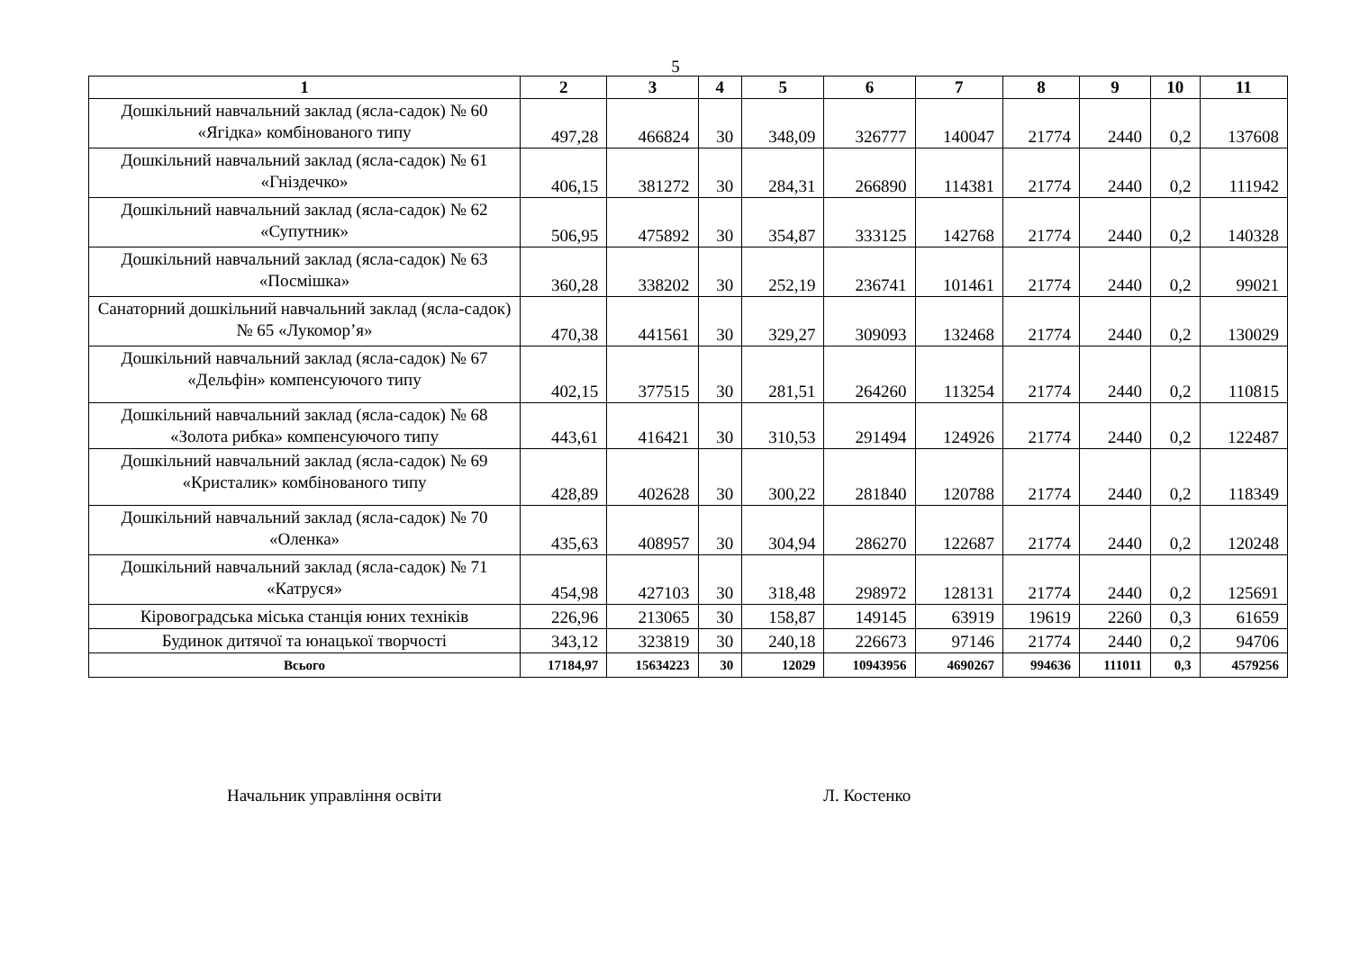5
| 1 | 2 | 3 | 4 | 5 | 6 | 7 | 8 | 9 | 10 | 11 |
| --- | --- | --- | --- | --- | --- | --- | --- | --- | --- | --- |
| Дошкільний навчальний заклад (ясла-садок) № 60 «Ягідка» комбінованого типу | 497,28 | 466824 | 30 | 348,09 | 326777 | 140047 | 21774 | 2440 | 0,2 | 137608 |
| Дошкільний навчальний заклад (ясла-садок) № 61 «Гніздечко» | 406,15 | 381272 | 30 | 284,31 | 266890 | 114381 | 21774 | 2440 | 0,2 | 111942 |
| Дошкільний навчальний заклад (ясла-садок) № 62 «Супутник» | 506,95 | 475892 | 30 | 354,87 | 333125 | 142768 | 21774 | 2440 | 0,2 | 140328 |
| Дошкільний навчальний заклад (ясла-садок) № 63 «Посмішка» | 360,28 | 338202 | 30 | 252,19 | 236741 | 101461 | 21774 | 2440 | 0,2 | 99021 |
| Санаторний дошкільний навчальний заклад (ясла-садок) № 65 «Лукомор’я» | 470,38 | 441561 | 30 | 329,27 | 309093 | 132468 | 21774 | 2440 | 0,2 | 130029 |
| Дошкільний навчальний заклад (ясла-садок) № 67 «Дельфін» компенсуючого типу | 402,15 | 377515 | 30 | 281,51 | 264260 | 113254 | 21774 | 2440 | 0,2 | 110815 |
| Дошкільний навчальний заклад (ясла-садок) № 68 «Золота рибка» компенсуючого типу | 443,61 | 416421 | 30 | 310,53 | 291494 | 124926 | 21774 | 2440 | 0,2 | 122487 |
| Дошкільний навчальний заклад (ясла-садок) № 69 «Кристалик» комбінованого типу | 428,89 | 402628 | 30 | 300,22 | 281840 | 120788 | 21774 | 2440 | 0,2 | 118349 |
| Дошкільний навчальний заклад (ясла-садок) № 70 «Оленка» | 435,63 | 408957 | 30 | 304,94 | 286270 | 122687 | 21774 | 2440 | 0,2 | 120248 |
| Дошкільний навчальний заклад (ясла-садок) № 71 «Катруся» | 454,98 | 427103 | 30 | 318,48 | 298972 | 128131 | 21774 | 2440 | 0,2 | 125691 |
| Кіровоградська міська станція юних техніків | 226,96 | 213065 | 30 | 158,87 | 149145 | 63919 | 19619 | 2260 | 0,3 | 61659 |
| Будинок дитячої та юнацької творчості | 343,12 | 323819 | 30 | 240,18 | 226673 | 97146 | 21774 | 2440 | 0,2 | 94706 |
| Всього | 17184,97 | 15634223 | 30 | 12029 | 10943956 | 4690267 | 994636 | 111011 | 0,3 | 4579256 |
Начальник управління освіти Л. Костенко